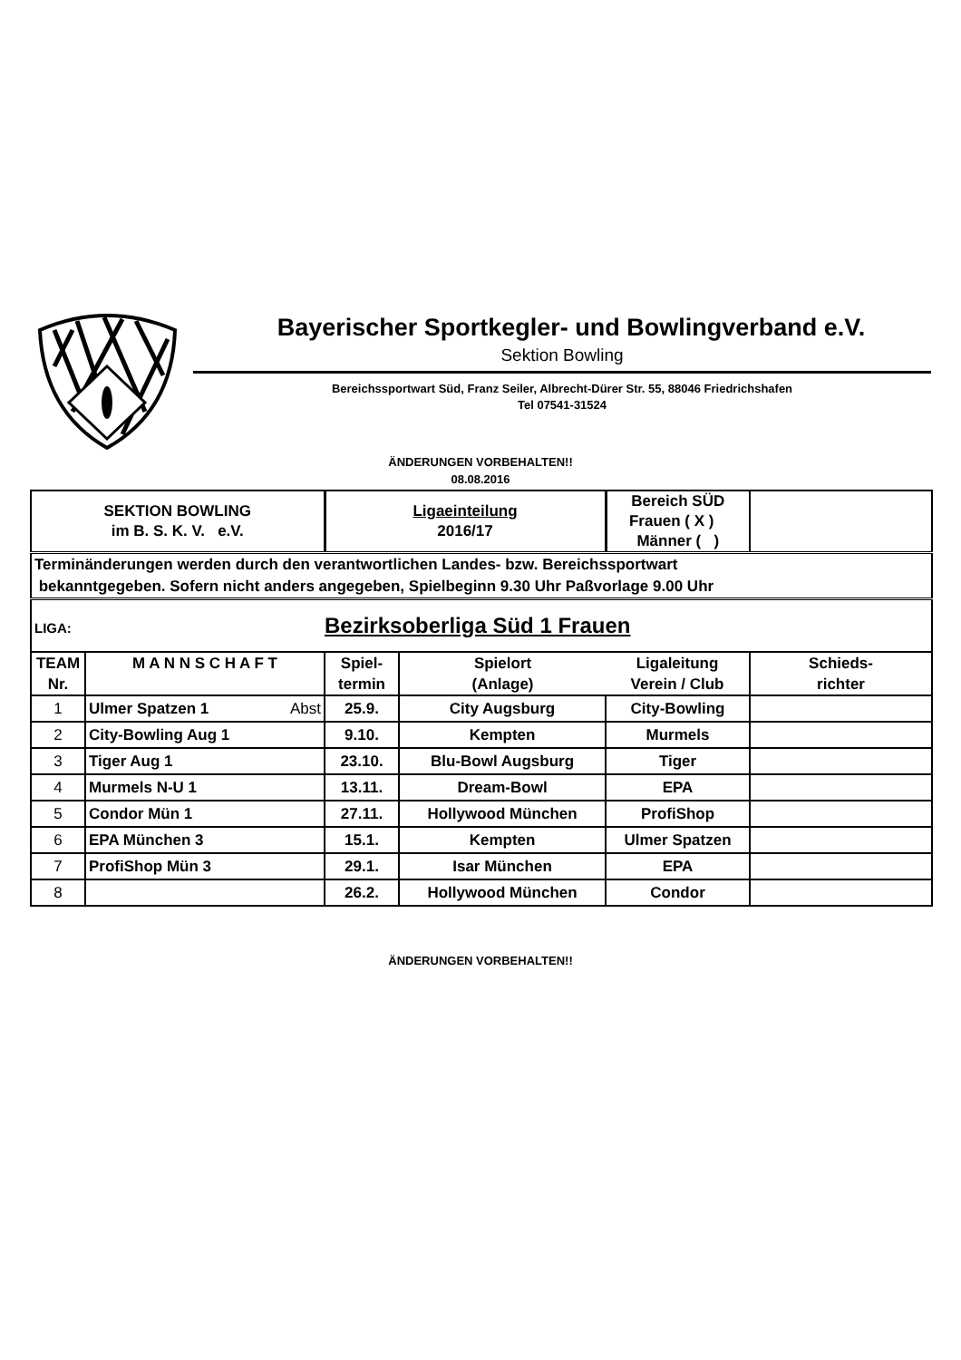Bayerischer Sportkegler- und Bowlingverband e.V.
Sektion Bowling
Bereichssportwart Süd, Franz Seiler, Albrecht-Dürer Str. 55, 88046 Friedrichshafen
Tel 07541-31524
ÄNDERUNGEN VORBEHALTEN!!
08.08.2016
| SEKTION BOWLING im B. S. K. V. e.V. | | Ligaeinteilung 2016/17 | | Bereich SÜD Frauen ( X ) Männer ( ) | |
| Terminänderungen werden durch den verantwortlichen Landes- bzw. Bereichssportwart bekanntgegeben. Sofern nicht anders angegeben, Spielbeginn 9.30 Uhr Paßvorlage 9.00 Uhr | | | | | |
| LIGA: Bezirksoberliga Süd 1 Frauen | | | | | |
| TEAM Nr. | M A N N S C H A F T | Spiel- termin | Spielort (Anlage) | Ligaleitung Verein / Club | Schieds- richter |
| 1 | Ulmer Spatzen 1 Abst | 25.9. | City Augsburg | City-Bowling | |
| 2 | City-Bowling Aug 1 | 9.10. | Kempten | Murmels | |
| 3 | Tiger Aug 1 | 23.10. | Blu-Bowl Augsburg | Tiger | |
| 4 | Murmels N-U 1 | 13.11. | Dream-Bowl | EPA | |
| 5 | Condor Mün 1 | 27.11. | Hollywood München | ProfiShop | |
| 6 | EPA München 3 | 15.1. | Kempten | Ulmer Spatzen | |
| 7 | ProfiShop Mün 3 | 29.1. | Isar München | EPA | |
| 8 | | 26.2. | Hollywood München | Condor | |
ÄNDERUNGEN VORBEHALTEN!!